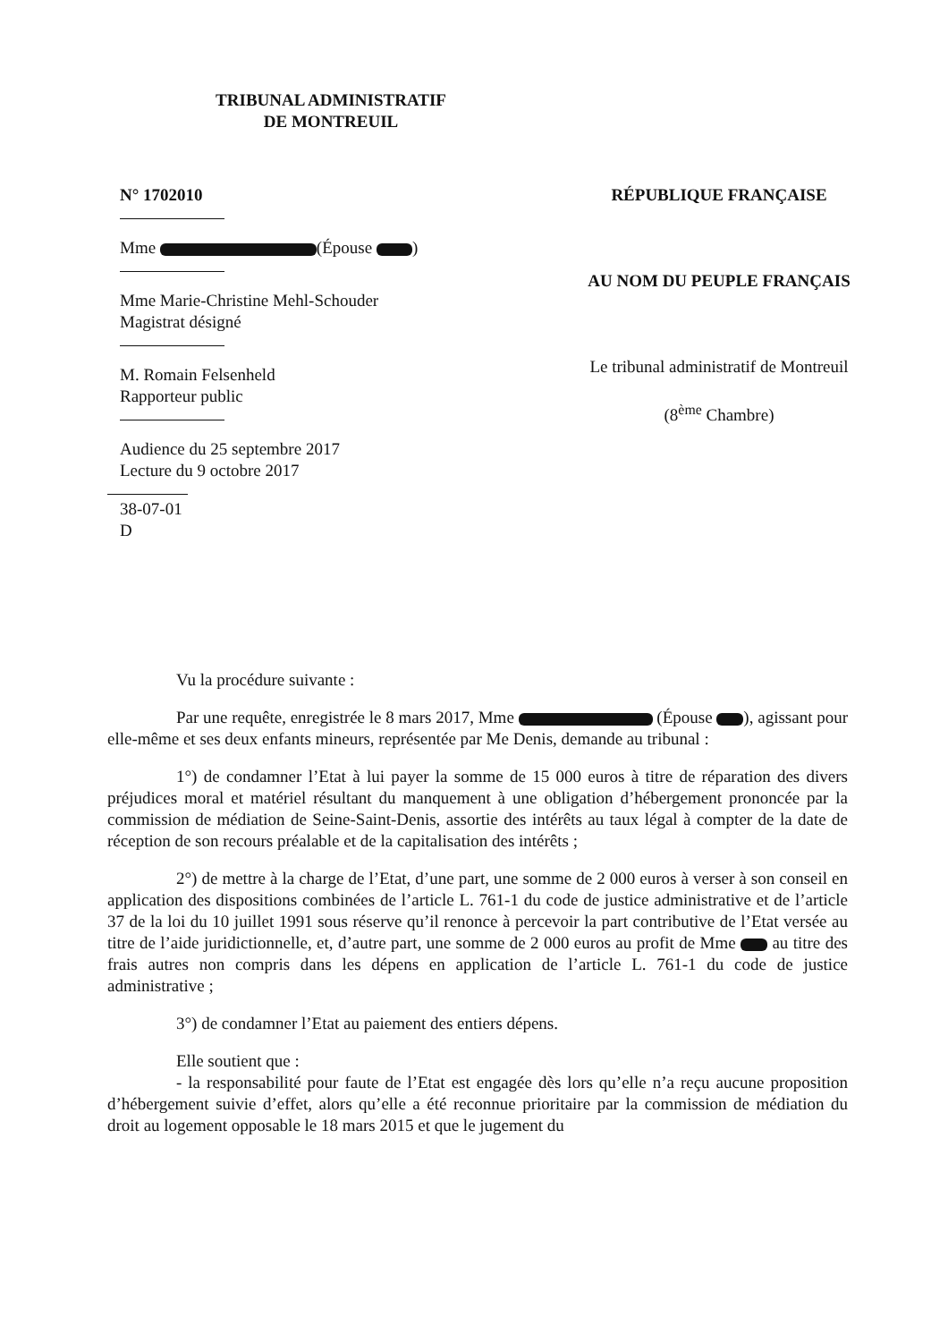TRIBUNAL ADMINISTRATIF
DE MONTREUIL
N° 1702010
Mme (Épouse )
Mme Marie-Christine Mehl-Schouder
Magistrat désigné
M. Romain Felsenheld
Rapporteur public
Audience du 25 septembre 2017
Lecture du 9 octobre 2017
38-07-01
D
RÉPUBLIQUE FRANÇAISE
AU NOM DU PEUPLE FRANÇAIS
Le tribunal administratif de Montreuil
(8<sup>ème</sup> Chambre)
Vu la procédure suivante :
Par une requête, enregistrée le 8 mars 2017, Mme (Épouse ), agissant pour elle-même et ses deux enfants mineurs, représentée par Me Denis, demande au tribunal :
1°) de condamner l’Etat à lui payer la somme de 15 000 euros à titre de réparation des divers préjudices moral et matériel résultant du manquement à une obligation d’hébergement prononcée par la commission de médiation de Seine-Saint-Denis, assortie des intérêts au taux légal à compter de la date de réception de son recours préalable et de la capitalisation des intérêts ;
2°) de mettre à la charge de l’Etat, d’une part, une somme de 2 000 euros à verser à son conseil en application des dispositions combinées de l’article L. 761-1 du code de justice administrative et de l’article 37 de la loi du 10 juillet 1991 sous réserve qu’il renonce à percevoir la part contributive de l’Etat versée au titre de l’aide juridictionnelle, et, d’autre part, une somme de 2 000 euros au profit de Mme au titre des frais autres non compris dans les dépens en application de l’article L. 761-1 du code de justice administrative ;
3°) de condamner l’Etat au paiement des entiers dépens.
Elle soutient que :
- la responsabilité pour faute de l’Etat est engagée dès lors qu’elle n’a reçu aucune proposition d’hébergement suivie d’effet, alors qu’elle a été reconnue prioritaire par la commission de médiation du droit au logement opposable le 18 mars 2015 et que le jugement du